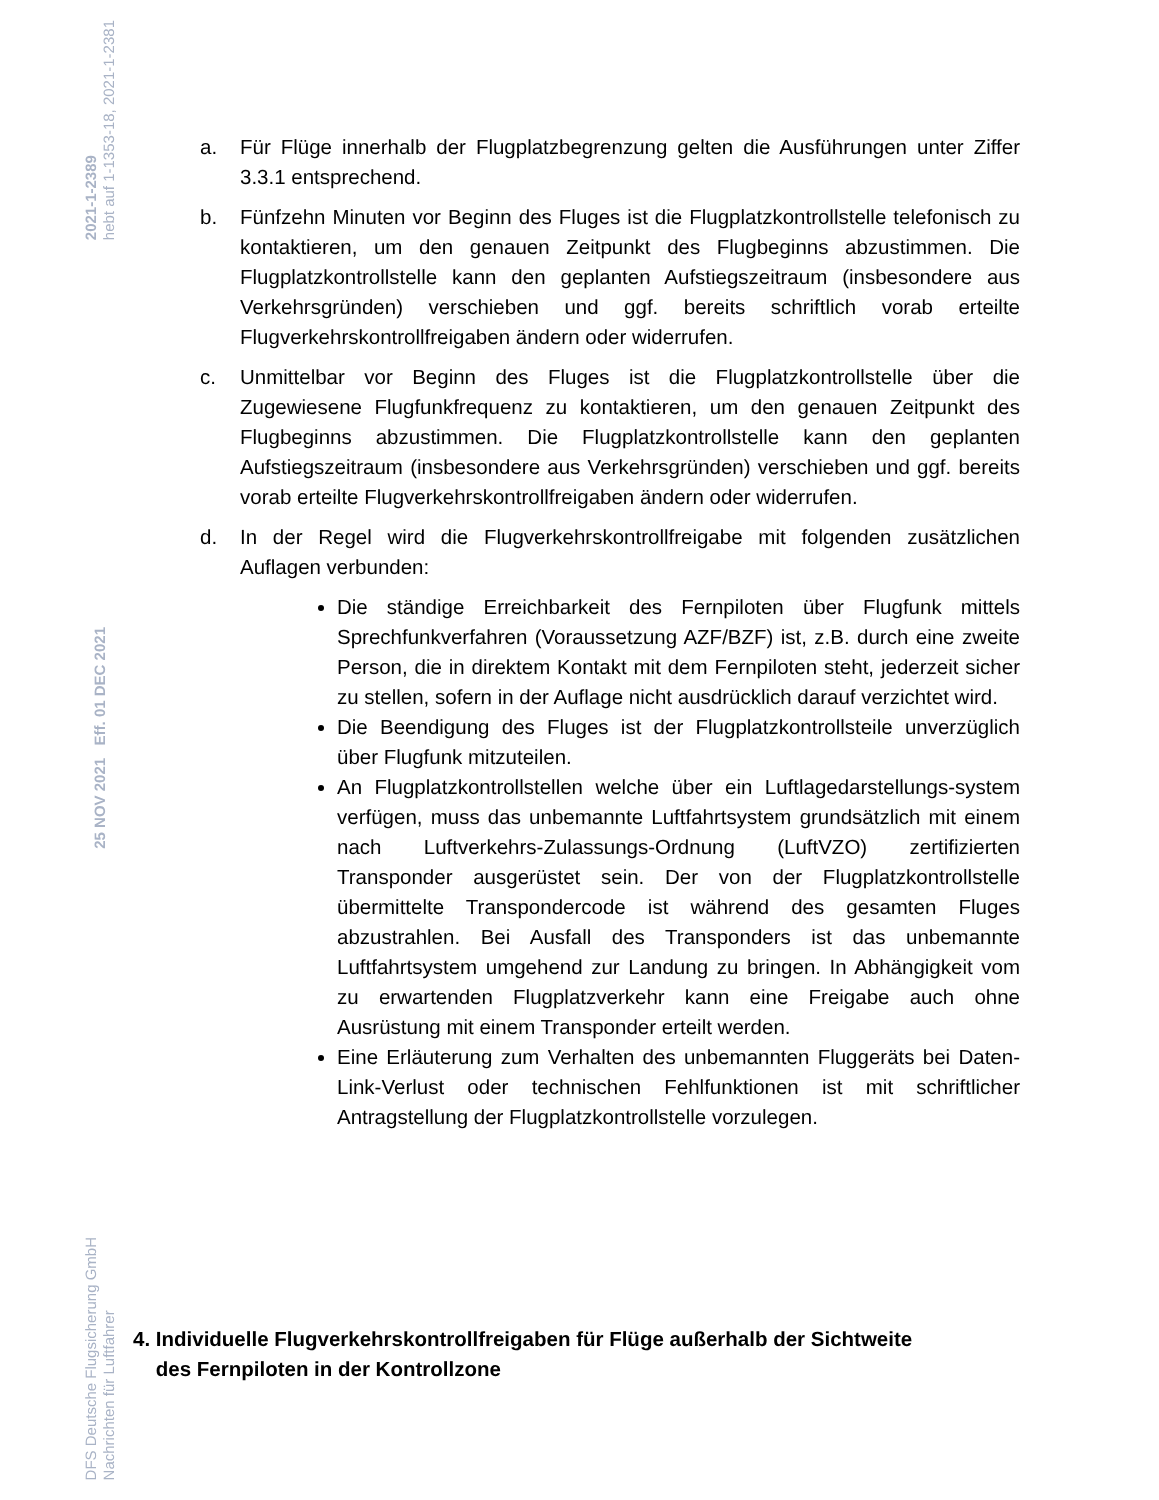2021-1-2389
hebt auf 1-1353-18, 2021-1-2381
25 NOV 2021 Eff. 01 DEC 2021
DFS Deutsche Flugsicherung GmbH
Nachrichten für Luftfahrer
a. Für Flüge innerhalb der Flugplatzbegrenzung gelten die Ausführungen unter Ziffer 3.3.1 entsprechend.
b. Fünfzehn Minuten vor Beginn des Fluges ist die Flugplatzkontrollstelle telefonisch zu kontaktieren, um den genauen Zeitpunkt des Flugbeginns abzustimmen. Die Flugplatzkontrollstelle kann den geplanten Aufstiegszeitraum (insbesondere aus Verkehrsgründen) verschieben und ggf. bereits schriftlich vorab erteilte Flugverkehrskontrollfreigaben ändern oder widerrufen.
c. Unmittelbar vor Beginn des Fluges ist die Flugplatzkontrollstelle über die Zugewiesene Flugfunkfrequenz zu kontaktieren, um den genauen Zeitpunkt des Flugbeginns abzustimmen. Die Flugplatzkontrollstelle kann den geplanten Aufstiegszeitraum (insbesondere aus Verkehrsgründen) verschieben und ggf. bereits vorab erteilte Flugverkehrskontrollfreigaben ändern oder widerrufen.
d. In der Regel wird die Flugverkehrskontrollfreigabe mit folgenden zusätzlichen Auflagen verbunden:
Die ständige Erreichbarkeit des Fernpiloten über Flugfunk mittels Sprechfunkverfahren (Voraussetzung AZF/BZF) ist, z.B. durch eine zweite Person, die in direktem Kontakt mit dem Fernpiloten steht, jederzeit sicher zu stellen, sofern in der Auflage nicht ausdrücklich darauf verzichtet wird.
Die Beendigung des Fluges ist der Flugplatzkontrollsteile unverzüglich über Flugfunk mitzuteilen.
An Flugplatzkontrollstellen welche über ein Luftlagedarstellungs-system verfügen, muss das unbemannte Luftfahrtsystem grundsätzlich mit einem nach Luftverkehrs-Zulassungs-Ordnung (LuftVZO) zertifizierten Transponder ausgerüstet sein. Der von der Flugplatzkontrollstelle übermittelte Transpondercode ist während des gesamten Fluges abzustrahlen. Bei Ausfall des Transponders ist das unbemannte Luftfahrtsystem umgehend zur Landung zu bringen. In Abhängigkeit vom zu erwartenden Flugplatzverkehr kann eine Freigabe auch ohne Ausrüstung mit einem Transponder erteilt werden.
Eine Erläuterung zum Verhalten des unbemannten Fluggeräts bei Daten-Link-Verlust oder technischen Fehlfunktionen ist mit schriftlicher Antragstellung der Flugplatzkontrollstelle vorzulegen.
4. Individuelle Flugverkehrskontrollfreigaben für Flüge außerhalb der Sichtweite
des Fernpiloten in der Kontrollzone